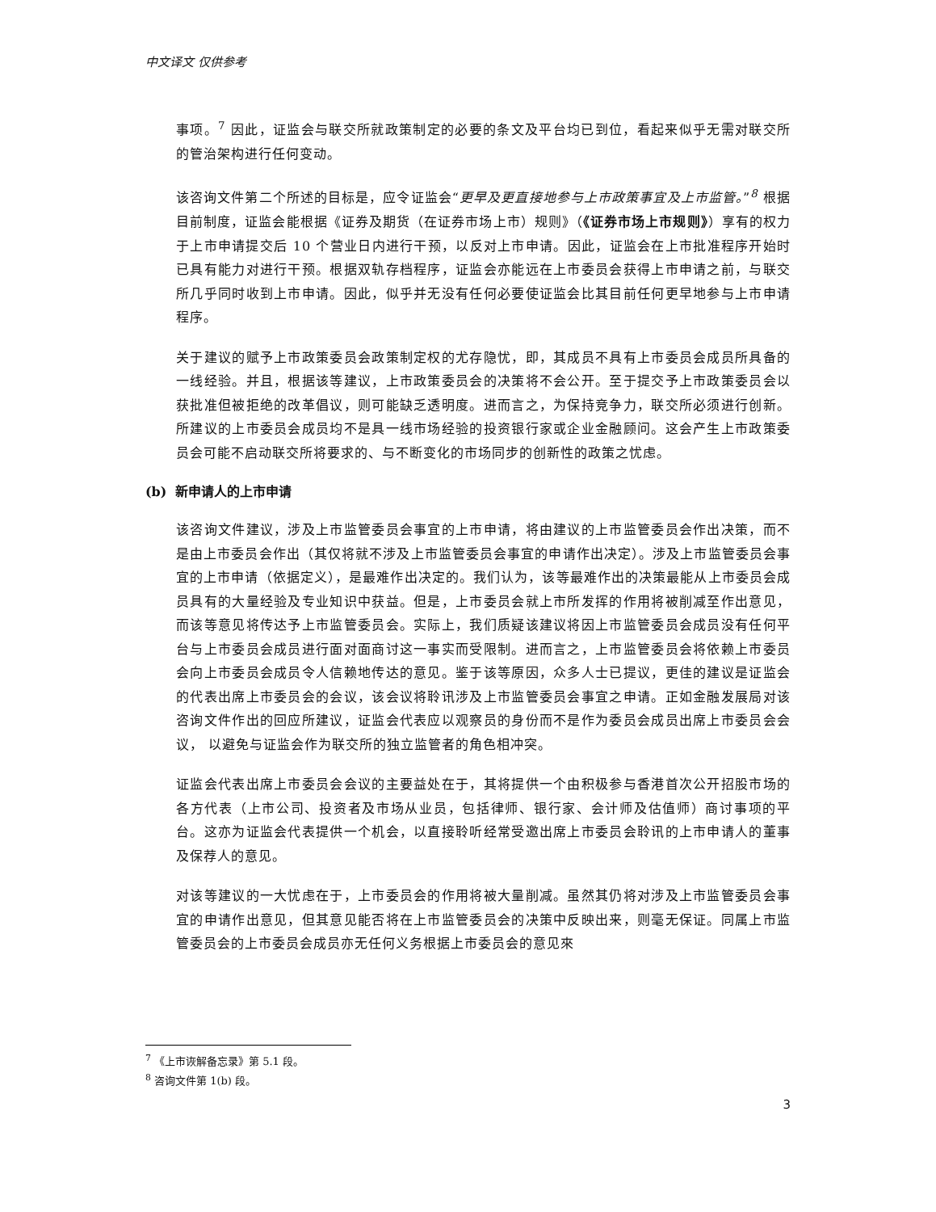中文译文 仅供参考
事项。<sup>7</sup> 因此，证监会与联交所就政策制定的必要的条文及平台均已到位，看起来似乎无需对联交所的管治架构进行任何变动。
该咨询文件第二个所述的目标是，应令证监会“更早及更直接地参与上市政策事宜及上市监管。”<sup>8</sup> 根据目前制度，证监会能根据《证券及期货（在证券市场上市）规则》（《证券市场上市规则》）享有的权力于上市申请提交后 10 个营业日内进行干预，以反对上市申请。因此，证监会在上市批准程序开始时已具有能力对进行干预。根据双轨存档程序，证监会亦能远在上市委员会获得上市申请之前，与联交所几乎同时收到上市申请。因此，似乎并无没有任何必要使证监会比其目前任何更早地参与上市申请程序。
关于建议的赋予上市政策委员会政策制定权的尤存隐忧，即，其成员不具有上市委员会成员所具备的一线经验。并且，根据该等建议，上市政策委员会的决策将不会公开。至于提交予上市政策委员会以获批准但被拒绝的改革倡议，则可能缺乏透明度。进而言之，为保持竞争力，联交所必须进行创新。所建议的上市委员会成员均不是具一线市场经验的投资银行家或企业金融顾问。这会产生上市政策委员会可能不启动联交所将要求的、与不断变化的市场同步的创新性的政策之忧虑。
(b) 新申请人的上市申请
该咨询文件建议，涉及上市监管委员会事宜的上市申请，将由建议的上市监管委员会作出决策，而不是由上市委员会作出（其仅将就不涉及上市监管委员会事宜的申请作出决定）。涉及上市监管委员会事宜的上市申请（依据定义），是最难作出决定的。我们认为，该等最难作出的决策最能从上市委员会成员具有的大量经验及专业知识中获益。但是，上市委员会就上市所发挥的作用将被削减至作出意见，而该等意见将传达予上市监管委员会。实际上，我们质疑该建议将因上市监管委员会成员没有任何平台与上市委员会成员进行面对面商讨这一事实而受限制。进而言之，上市监管委员会将依赖上市委员会向上市委员会成员令人信赖地传达的意见。鉴于该等原因，众多人士已提议，更佳的建议是证监会的代表出席上市委员会的会议，该会议将聆讯涉及上市监管委员会事宜之申请。正如金融发展局对该咨询文件作出的回应所建议，证监会代表应以观察员的身份而不是作为委员会成员出席上市委员会会议， 以避免与证监会作为联交所的独立监管者的角色相冲突。
证监会代表出席上市委员会会议的主要益处在于，其将提供一个由积极参与香港首次公开招股市场的各方代表（上市公司、投资者及市场从业员，包括律师、银行家、会计师及估值师）商讨事项的平台。这亦为证监会代表提供一个机会，以直接聆听经常受邀出席上市委员会聆讯的上市申请人的董事及保荐人的意见。
对该等建议的一大忧虑在于，上市委员会的作用将被大量削减。虽然其仍将对涉及上市监管委员会事宜的申请作出意见，但其意见能否将在上市监管委员会的决策中反映出来，则毫无保证。同属上市监管委员会的上市委员会成员亦无任何义务根据上市委员会的意见來
<sup>7</sup> 《上市诙解备忘录》第 5.1 段。
<sup>8</sup> 咨询文件第 1(b) 段。
3